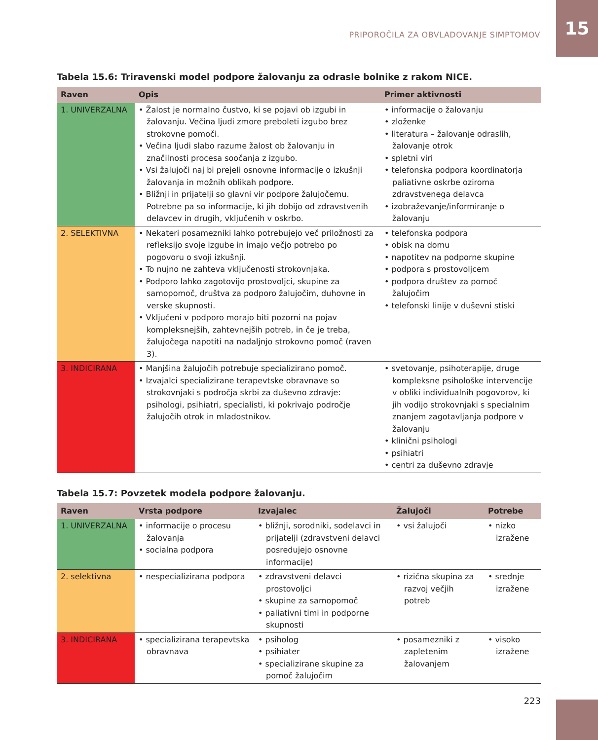PRIPOROČILA ZA OBVLADOVANJE SIMPTOMOV 15
Tabela 15.6: Triravenski model podpore žalovanju za odrasle bolnike z rakom NICE.
| Raven | Opis | Primer aktivnosti |
| --- | --- | --- |
| 1. UNIVERZALNA | • Žalost je normalno čustvo, ki se pojavi ob izgubi in žalovanju. Večina ljudi zmore preboleti izgubo brez strokovne pomoči. • Večina ljudi slabo razume žalost ob žalovanju in značilnosti procesa soočanja z izgubo. • Vsi žalujoči naj bi prejeli osnovne informacije o izkušnji žalovanja in možnih oblikah podpore. • Bližnji in prijatelji so glavni vir podpore žalujočemu. Potrebne pa so informacije, ki jih dobijo od zdravstvenih delavcev in drugih, vključenih v oskrbo. | • informacije o žalovanju • zloženke • literatura – žalovanje odraslih, žalovanje otrok • spletni viri • telefonska podpora koordinatorja paliativne oskrbe oziroma zdravstvenega delavca • izobraževanje/informiranje o žalovanju |
| 2. SELEKTIVNA | • Nekateri posamezniki lahko potrebujejo več priložnosti za refleksijo svoje izgube in imajo večjo potrebo po pogovoru o svoji izkušnji. • To nujno ne zahteva vključenosti strokovnjaka. • Podporo lahko zagotovijo prostovoljci, skupine za samopomoč, društva za podporo žalujočim, duhovne in verske skupnosti. • Vključeni v podporo morajo biti pozorni na pojav kompleksnejših, zahtevnejših potreb, in če je treba, žalujočega napotiti na nadaljnjo strokovno pomoč (raven 3). | • telefonska podpora • obisk na domu • napotitev na podporne skupine • podpora s prostovoljcem • podpora društev za pomoč žalujočim • telefonski linije v duševni stiski |
| 3. INDICIRANA | • Manjšina žalujočih potrebuje specializirano pomoč. • Izvajalci specializirane terapevtske obravnave so strokovnjaki s področja skrbi za duševno zdravje: psihologi, psihiatri, specialisti, ki pokrivajo področje žalujočih otrok in mladostnikov. | • svetovanje, psihoterapije, druge kompleksne psihološke intervencije v obliki individualnih pogovorov, ki jih vodijo strokovnjaki s specialnim znanjem zagotavljanja podpore v žalovanju • klinični psihologi • psihiatri • centri za duševno zdravje |
Tabela 15.7: Povzetek modela podpore žalovanju.
| Raven | Vrsta podpore | Izvajalec | Žalujoči | Potrebe |
| --- | --- | --- | --- | --- |
| 1. UNIVERZALNA | • informacije o procesu žalovanja • socialna podpora | • bližnji, sorodniki, sodelavci in prijatelji (zdravstveni delavci posredujejo osnovne informacije) | • vsi žalujoči | • nizko izražene |
| 2. selektivna | • nespecializirana podpora | • zdravstveni delavci prostovoljci • skupine za samopomoč • paliativni timi in podporne skupnosti | • rizična skupina za razvoj večjih potreb | • srednje izražene |
| 3. INDICIRANA | • specializirana terapevtska obravnava | • psiholog • psihiater • specializirane skupine za pomoč žalujočim | • posamezniki z zapletenim žalovanjem | • visoko izražene |
223